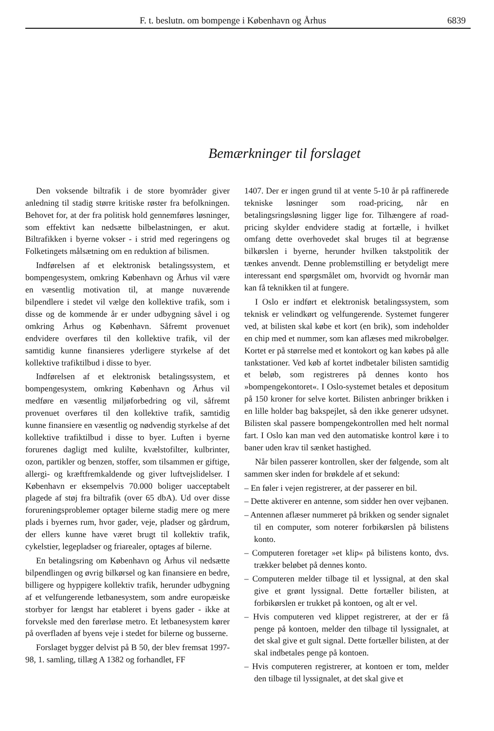F. t. beslutn. om bompenge i København og Århus 6839
Bemærkninger til forslaget
Den voksende biltrafik i de store byområder giver anledning til stadig større kritiske røster fra befolkningen. Behovet for, at der fra politisk hold gennemføres løsninger, som effektivt kan nedsætte bilbelastningen, er akut. Biltrafikken i byerne vokser - i strid med regeringens og Folketingets målsætning om en reduktion af bilismen.
Indførelsen af et elektronisk betalingssystem, et bompengesystem, omkring København og Århus vil være en væsentlig motivation til, at mange nuværende bilpendlere i stedet vil vælge den kollektive trafik, som i disse og de kommende år er under udbygning såvel i og omkring Århus og København. Såfremt provenuet endvidere overføres til den kollektive trafik, vil der samtidig kunne finansieres yderligere styrkelse af det kollektive trafiktilbud i disse to byer.
Indførelsen af et elektronisk betalingssystem, et bompengesystem, omkring København og Århus vil medføre en væsentlig miljøforbedring og vil, såfremt provenuet overføres til den kollektive trafik, samtidig kunne finansiere en væsentlig og nødvendig styrkelse af det kollektive trafiktilbud i disse to byer. Luften i byerne forurenes dagligt med kulilte, kvælstofilter, kulbrinter, ozon, partikler og benzen, stoffer, som tilsammen er giftige, allergi- og kræftfremkaldende og giver luftvejslidelser. I København er eksempelvis 70.000 boliger uacceptabelt plagede af støj fra biltrafik (over 65 dbA). Ud over disse forureningsproblemer optager bilerne stadig mere og mere plads i byernes rum, hvor gader, veje, pladser og gårdrum, der ellers kunne have været brugt til kollektiv trafik, cykelstier, legepladser og friarealer, optages af bilerne.
En betalingsring om København og Århus vil nedsætte bilpendlingen og øvrig bilkørsel og kan finansiere en bedre, billigere og hyppigere kollektiv trafik, herunder udbygning af et velfungerende letbanesystem, som andre europæiske storbyer for længst har etableret i byens gader - ikke at forveksle med den førerløse metro. Et letbanesystem kører på overfladen af byens veje i stedet for bilerne og busserne.
Forslaget bygger delvist på B 50, der blev fremsat 1997-98, 1. samling, tillæg A 1382 og forhandlet, FF
1407. Der er ingen grund til at vente 5-10 år på raffinerede tekniske løsninger som road-pricing, når en betalingsringsløsning ligger lige for. Tilhængere af road-pricing skylder endvidere stadig at fortælle, i hvilket omfang dette overhovedet skal bruges til at begrænse bilkørslen i byerne, herunder hvilken takstpolitik der tænkes anvendt. Denne problemstilling er betydeligt mere interessant end spørgsmålet om, hvorvidt og hvornår man kan få teknikken til at fungere.
I Oslo er indført et elektronisk betalingssystem, som teknisk er velindkørt og velfungerende. Systemet fungerer ved, at bilisten skal købe et kort (en brik), som indeholder en chip med et nummer, som kan aflæses med mikrobølger. Kortet er på størrelse med et kontokort og kan købes på alle tankstationer. Ved køb af kortet indbetaler bilisten samtidig et beløb, som registreres på dennes konto hos »bompengekontoret«. I Oslo-systemet betales et depositum på 150 kroner for selve kortet. Bilisten anbringer brikken i en lille holder bag bakspejlet, så den ikke generer udsynet. Bilisten skal passere bompengekontrollen med helt normal fart. I Oslo kan man ved den automatiske kontrol køre i to baner uden krav til sænket hastighed.
Når bilen passerer kontrollen, sker der følgende, som alt sammen sker inden for brøkdele af et sekund:
– En føler i vejen registrerer, at der passerer en bil.
– Dette aktiverer en antenne, som sidder hen over vejbanen.
– Antennen aflæser nummeret på brikken og sender signalet til en computer, som noterer forbikørslen på bilistens konto.
– Computeren foretager »et klip« på bilistens konto, dvs. trækker beløbet på dennes konto.
– Computeren melder tilbage til et lyssignal, at den skal give et grønt lyssignal. Dette fortæller bilisten, at forbikørslen er trukket på kontoen, og alt er vel.
– Hvis computeren ved klippet registrerer, at der er få penge på kontoen, melder den tilbage til lyssignalet, at det skal give et gult signal. Dette fortæller bilisten, at der skal indbetales penge på kontoen.
– Hvis computeren registrerer, at kontoen er tom, melder den tilbage til lyssignalet, at det skal give et